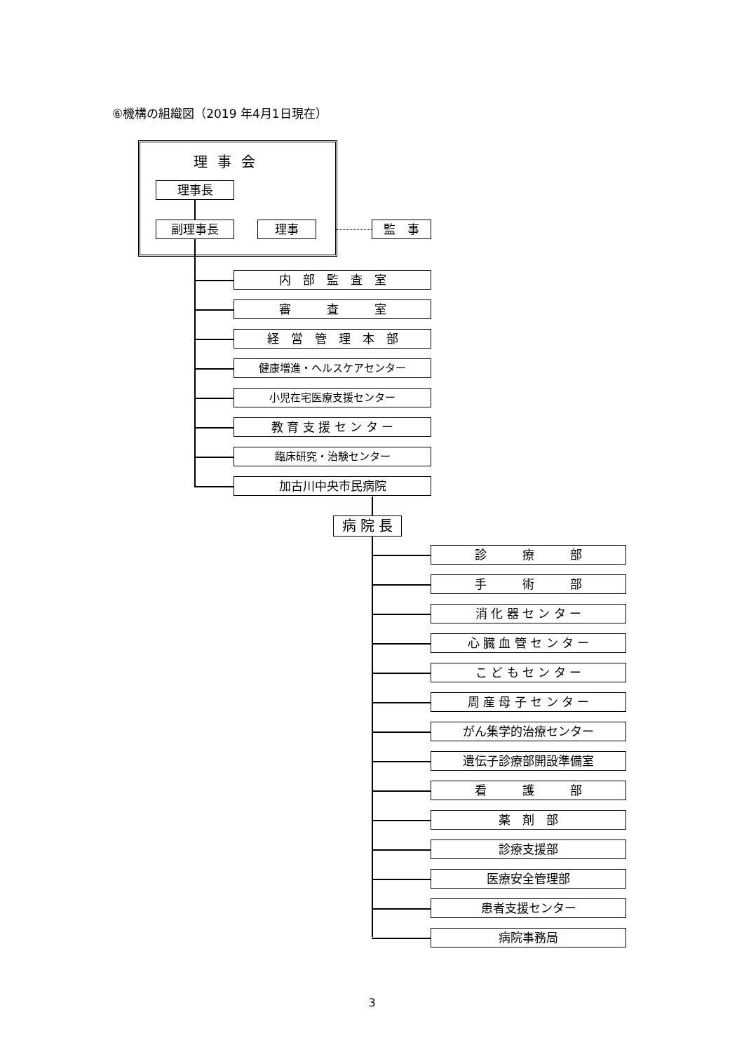⑥機構の組織図（2019 年4月1日現在）
理事会
理事長
副理事長 理事 監　事
内　部　監　査　室
審　　　査　　　室
経　営　管　理　本　部
健康増進・ヘルスケアセンター
小児在宅医療支援センター
教 育 支 援 セ ン タ ー
臨床研究・治験センター
加古川中央市民病院
病 院 長
診　　　療　　　部
手　　　術　　　部
消 化 器 セ ン タ ー
心 臓 血 管 セ ン タ ー
こ ど も セ ン タ ー
周 産 母 子 セ ン タ ー
がん集学的治療センター
遺伝子診療部開設準備室
看　　　護　　　部
薬　剤　部
診療支援部
医療安全管理部
患者支援センター
病院事務局
3